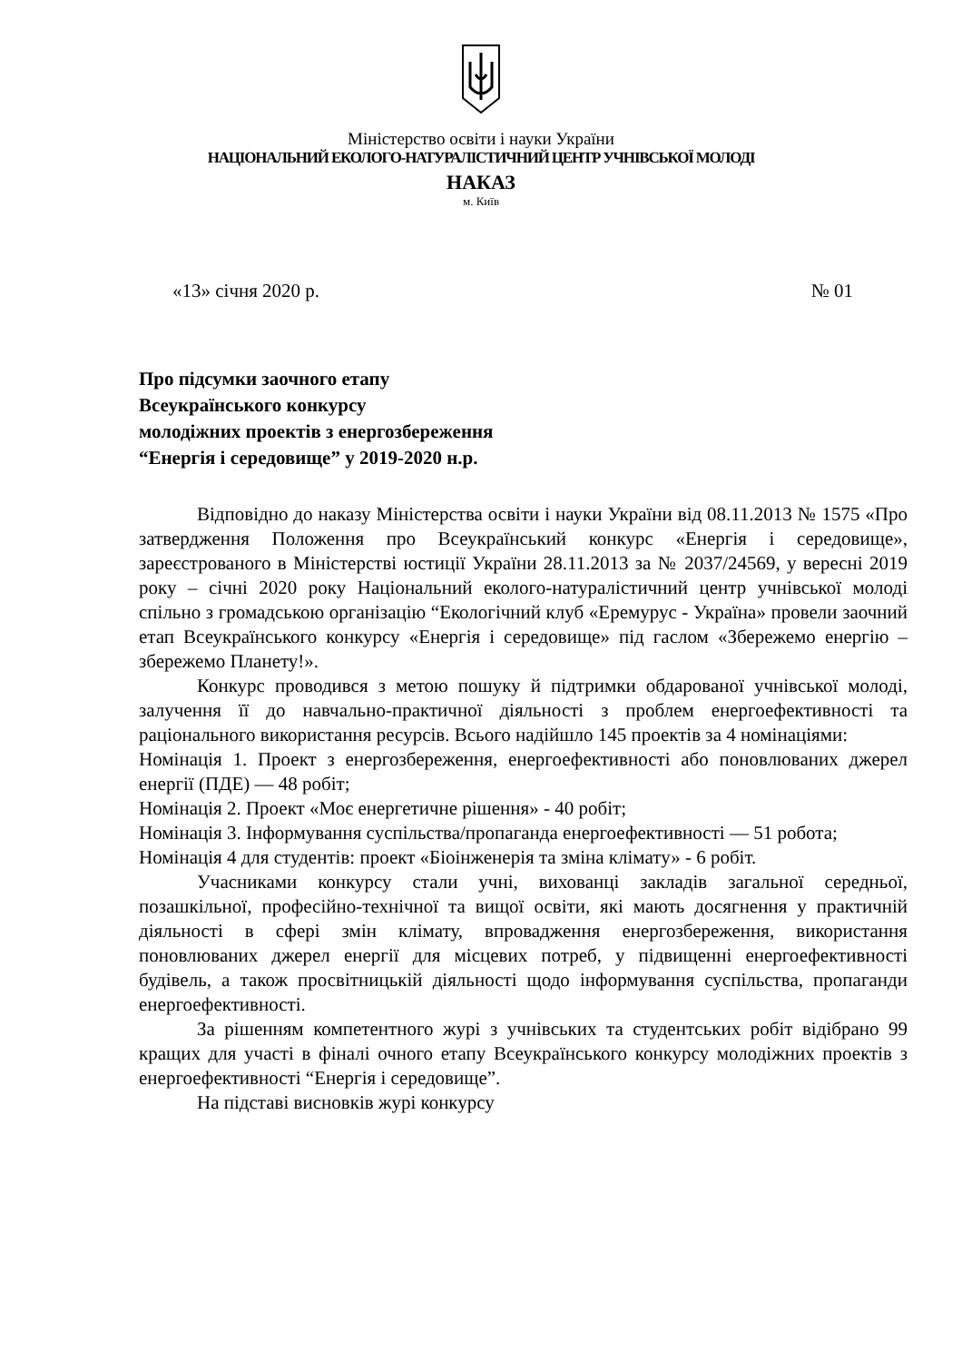Міністерство освіти і науки України
НАЦІОНАЛЬНИЙ ЕКОЛОГО-НАТУРАЛІСТИЧНИЙ ЦЕНТР УЧНІВСЬКОЇ МОЛОДІ
НАКАЗ
м. Київ
«13» січня 2020 р. № 01
Про підсумки заочного етапу
Всеукраїнського конкурсу
молодіжних проектів з енергозбереження
“Енергія і середовище” у 2019-2020 н.р.
Відповідно до наказу Міністерства освіти і науки України від 08.11.2013 № 1575 «Про затвердження Положення про Всеукраїнський конкурс «Енергія і середовище», зареєстрованого в Міністерстві юстиції України 28.11.2013 за № 2037/24569, у вересні 2019 року – січні 2020 року Національний еколого-натуралістичний центр учнівської молоді спільно з громадською організацію “Екологічний клуб «Еремурус - Україна» провели заочний етап Всеукраїнського конкурсу «Енергія і середовище» під гаслом «Збережемо енергію – збережемо Планету!».
Конкурс проводився з метою пошуку й підтримки обдарованої учнівської молоді, залучення її до навчально-практичної діяльності з проблем енергоефективності та раціонального використання ресурсів. Всього надійшло 145 проектів за 4 номінаціями:
Номінація 1. Проект з енергозбереження, енергоефективності або поновлюваних джерел енергії (ПДЕ) — 48 робіт;
Номінація 2. Проект «Моє енергетичне рішення» - 40 робіт;
Номінація 3. Інформування суспільства/пропаганда енергоефективності — 51 робота;
Номінація 4 для студентів: проект «Біоінженерія та зміна клімату» - 6 робіт.
Учасниками конкурсу стали учні, вихованці закладів загальної середньої, позашкільної, професійно-технічної та вищої освіти, які мають досягнення у практичній діяльності в сфері змін клімату, впровадження енергозбереження, використання поновлюваних джерел енергії для місцевих потреб, у підвищенні енергоефективності будівель, а також просвітницькій діяльності щодо інформування суспільства, пропаганди енергоефективності.
За рішенням компетентного журі з учнівських та студентських робіт відібрано 99 кращих для участі в фіналі очного етапу Всеукраїнського конкурсу молодіжних проектів з енергоефективності “Енергія і середовище”.
На підставі висновків журі конкурсу